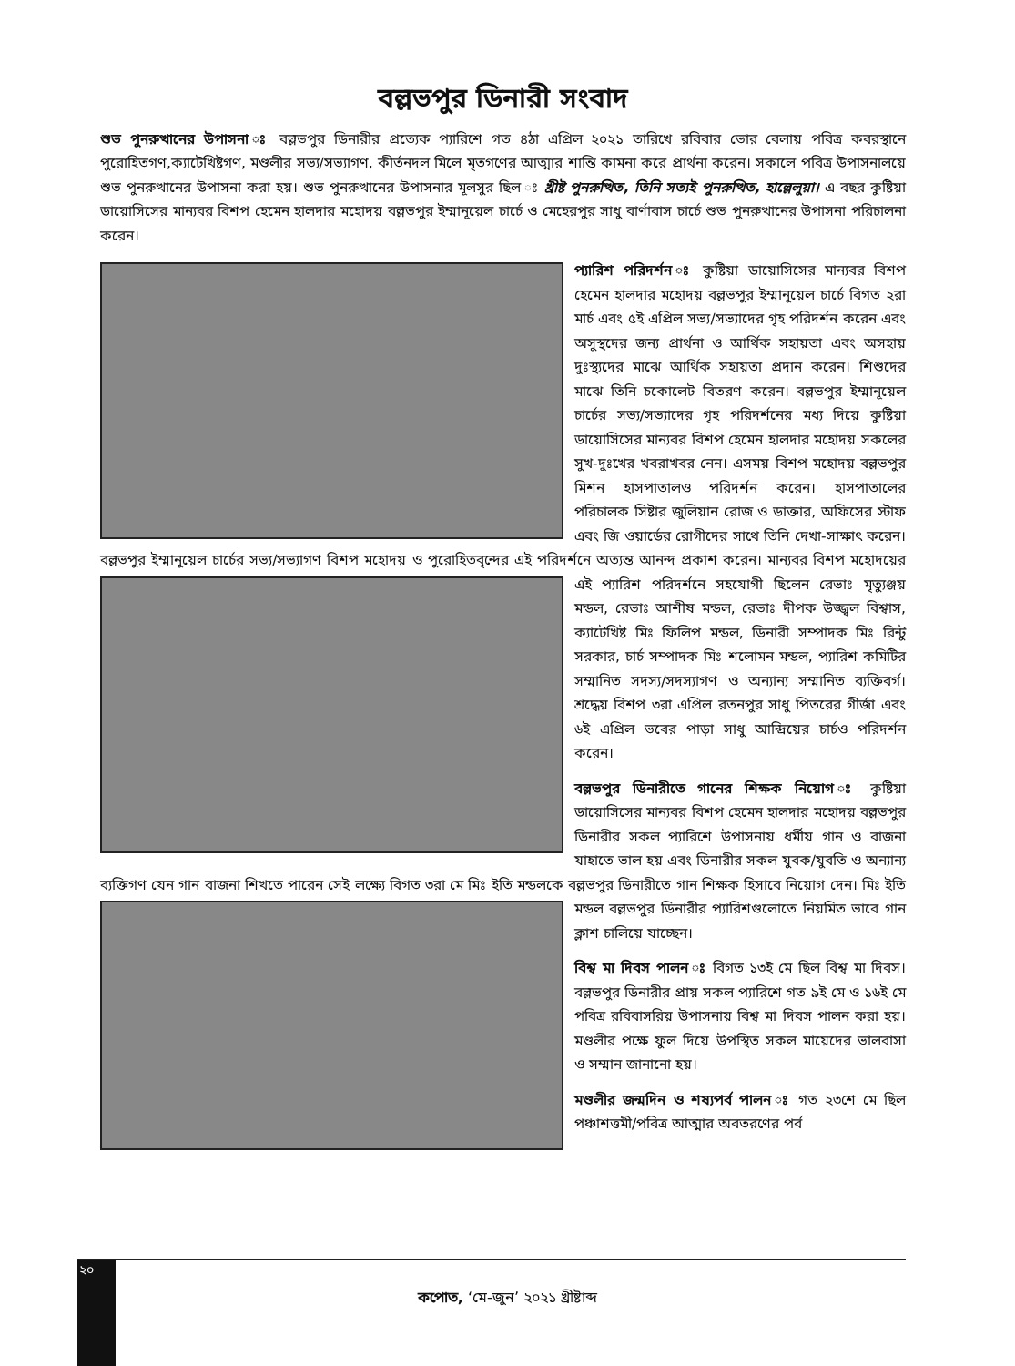বল্লভপুর ডিনারী সংবাদ
শুভ পুনরুত্থানের উপাসনা ঃ বল্লভপুর ডিনারীর প্রত্যেক প্যারিশে গত ৪ঠা এপ্রিল ২০২১ তারিখে রবিবার ভোর বেলায় পবিত্র কবরস্থানে পুরোহিতগণ,ক্যাটেখিষ্টগণ, মণ্ডলীর সভ্য/সভ্যাগণ, কীর্তনদল মিলে মৃতগণের আত্মার শান্তি কামনা করে প্রার্থনা করেন। সকালে পবিত্র উপাসনালয়ে শুভ পুনরুত্থানের উপাসনা করা হয়। শুভ পুনরুত্থানের উপাসনার মূলসুর ছিল ঃ খ্রীষ্ট পুনরুত্থিত, তিনি সত্যই পুনরুত্থিত, হাল্লেলুয়া। এ বছর কুষ্টিয়া ডায়োসিসের মান্যবর বিশপ হেমেন হালদার মহোদয় বল্লভপুর ইম্মানূয়েল চার্চে ও মেহেরপুর সাধু বার্ণাবাস চার্চে শুভ পুনরুত্থানের উপাসনা পরিচালনা করেন।
প্যারিশ পরিদর্শন ঃ কুষ্টিয়া ডায়োসিসের মান্যবর বিশপ হেমেন হালদার মহোদয় বল্লভপুর ইম্মানূয়েল চার্চে বিগত ২রা মার্চ এবং ৫ই এপ্রিল সভ্য/সভ্যাদের গৃহ পরিদর্শন করেন এবং অসুস্থদের জন্য প্রার্থনা ও আর্থিক সহায়তা এবং অসহায় দুঃস্থ্যদের মাঝে আর্থিক সহায়তা প্রদান করেন। শিশুদের মাঝে তিনি চকোলেট বিতরণ করেন। বল্লভপুর ইম্মানূয়েল চার্চের সভ্য/সভ্যাদের গৃহ পরিদর্শনের মধ্য দিয়ে কুষ্টিয়া ডায়োসিসের মান্যবর বিশপ হেমেন হালদার মহোদয় সকলের সুখ-দুঃখের খবরাখবর নেন। এসময় বিশপ মহোদয় বল্লভপুর মিশন হাসপাতালও পরিদর্শন করেন। হাসপাতালের পরিচালক সিষ্টার জুলিয়ান রোজ ও ডাক্তার, অফিসের স্টাফ এবং জি ওয়ার্ডের রোগীদের সাথে তিনি দেখা-সাক্ষাৎ করেন। বল্লভপুর ইম্মানূয়েল চার্চের সভ্য/সভ্যাগণ বিশপ মহোদয় ও পুরোহিতবৃন্দের এই পরিদর্শনে অত্যন্ত আনন্দ প্রকাশ করেন। মান্যবর বিশপ মহোদয়ের এই প্যারিশ পরিদর্শনে সহযোগী ছিলেন রেভাঃ মৃত্যুঞ্জয় মন্ডল, রেভাঃ আশীষ মন্ডল, রেভাঃ দীপক উজ্জ্বল বিশ্বাস, ক্যাটেখিষ্ট মিঃ ফিলিপ মন্ডল, ডিনারী সম্পাদক মিঃ রিন্টু সরকার, চার্চ সম্পাদক মিঃ শলোমন মন্ডল, প্যারিশ কমিটির সম্মানিত সদস্য/সদস্যাগণ ও অন্যান্য সম্মানিত ব্যক্তিবর্গ। শ্রদ্ধেয় বিশপ ৩রা এপ্রিল রতনপুর সাধু পিতরের গীর্জা এবং ৬ই এপ্রিল ভবের পাড়া সাধু আন্দ্রিয়ের চার্চও পরিদর্শন করেন।
বল্লভপুর ডিনারীতে গানের শিক্ষক নিয়োগ ঃ কুষ্টিয়া ডায়োসিসের মান্যবর বিশপ হেমেন হালদার মহোদয় বল্লভপুর ডিনারীর সকল প্যারিশে উপাসনায় ধর্মীয় গান ও বাজনা যাহাতে ভাল হয় এবং ডিনারীর সকল যুবক/যুবতি ও অন্যান্য ব্যক্তিগণ যেন গান বাজনা শিখতে পারেন সেই লক্ষ্যে বিগত ৩রা মে মিঃ ইতি মন্ডলকে বল্লভপুর ডিনারীতে গান শিক্ষক হিসাবে নিয়োগ দেন। মিঃ ইতি মন্ডল বল্লভপুর ডিনারীর প্যারিশগুলোতে নিয়মিত ভাবে গান ক্লাশ চালিয়ে যাচ্ছেন।
বিশ্ব মা দিবস পালন ঃ বিগত ১৩ই মে ছিল বিশ্ব মা দিবস। বল্লভপুর ডিনারীর প্রায় সকল প্যারিশে গত ৯ই মে ও ১৬ই মে পবিত্র রবিবাসরিয় উপাসনায় বিশ্ব মা দিবস পালন করা হয়। মণ্ডলীর পক্ষে ফুল দিয়ে উপস্থিত সকল মায়েদের ভালবাসা ও সম্মান জানানো হয়।
মণ্ডলীর জন্মদিন ও শষ্যপর্ব পালন ঃ গত ২৩শে মে ছিল পঞ্চাশত্তমী/পবিত্র আত্মার অবতরণের পর্ব
২০
কপোত, ‘মে-জুন’ ২০২১ খ্রীষ্টাব্দ